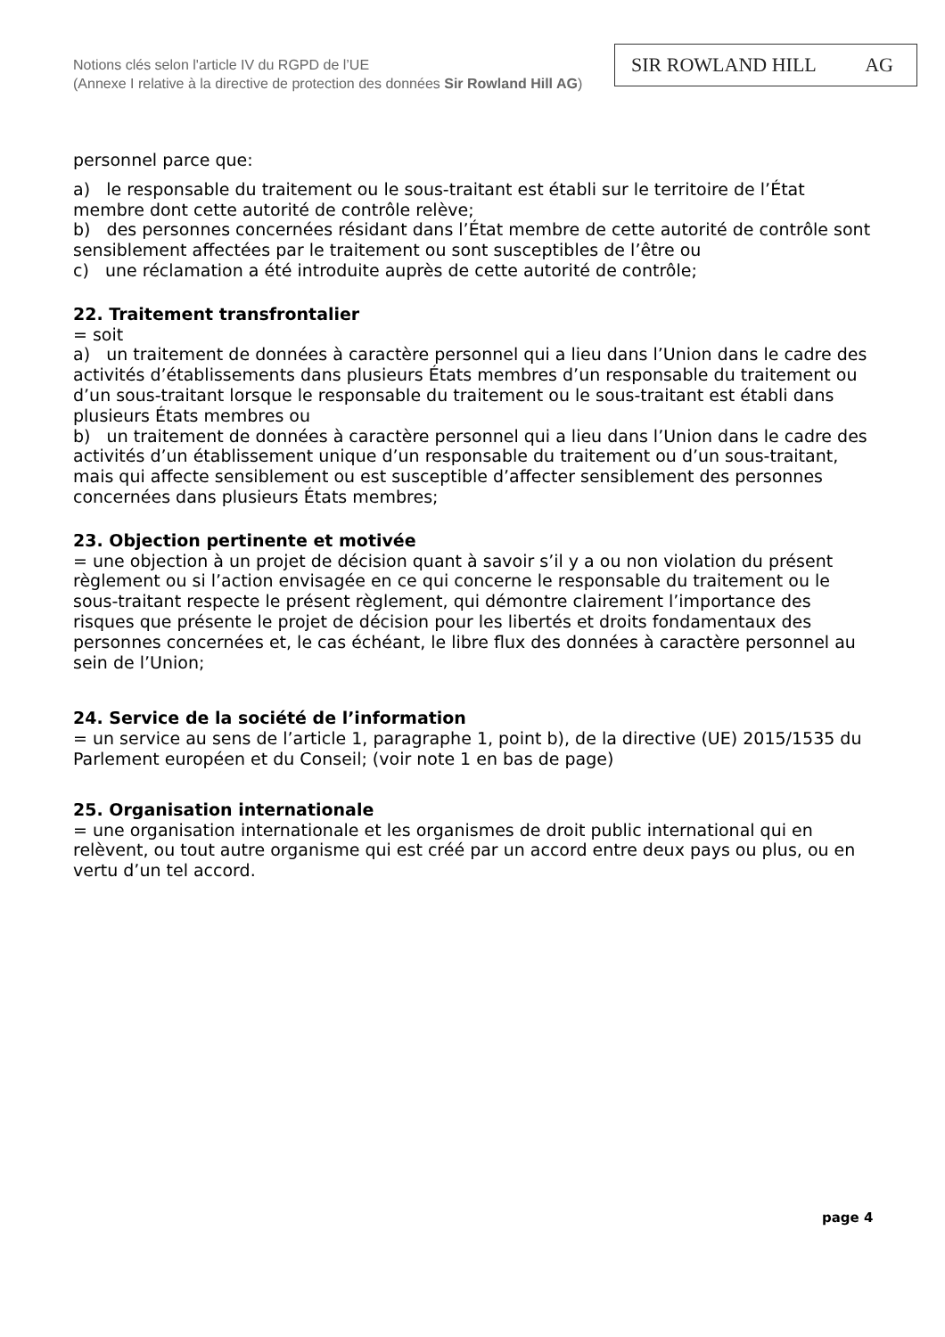Notions clés selon l'article IV du RGPD de l’UE
(Annexe I relative à la directive de protection des données Sir Rowland Hill AG)
SIR ROWLAND HILL AG
personnel parce que:
a) le responsable du traitement ou le sous-traitant est établi sur le territoire de l’État membre dont cette autorité de contrôle relève;
b) des personnes concernées résidant dans l’État membre de cette autorité de contrôle sont sensiblement affectées par le traitement ou sont susceptibles de l’être ou
c) une réclamation a été introduite auprès de cette autorité de contrôle;
22. Traitement transfrontalier
= soit
a) un traitement de données à caractère personnel qui a lieu dans l’Union dans le cadre des activités d’établissements dans plusieurs États membres d’un responsable du traitement ou d’un sous-traitant lorsque le responsable du traitement ou le sous-traitant est établi dans plusieurs États membres ou
b) un traitement de données à caractère personnel qui a lieu dans l’Union dans le cadre des activités d’un établissement unique d’un responsable du traitement ou d’un sous-traitant, mais qui affecte sensiblement ou est susceptible d’affecter sensiblement des personnes concernées dans plusieurs États membres;
23. Objection pertinente et motivée
= une objection à un projet de décision quant à savoir s’il y a ou non violation du présent règlement ou si l’action envisagée en ce qui concerne le responsable du traitement ou le sous-traitant respecte le présent règlement, qui démontre clairement l’importance des risques que présente le projet de décision pour les libertés et droits fondamentaux des personnes concernées et, le cas échéant, le libre flux des données à caractère personnel au sein de l’Union;
24. Service de la société de l’information
= un service au sens de l’article 1, paragraphe 1, point b), de la directive (UE) 2015/1535 du Parlement européen et du Conseil; (voir note 1 en bas de page)
25. Organisation internationale
= une organisation internationale et les organismes de droit public international qui en relèvent, ou tout autre organisme qui est créé par un accord entre deux pays ou plus, ou en vertu d’un tel accord.
page 4